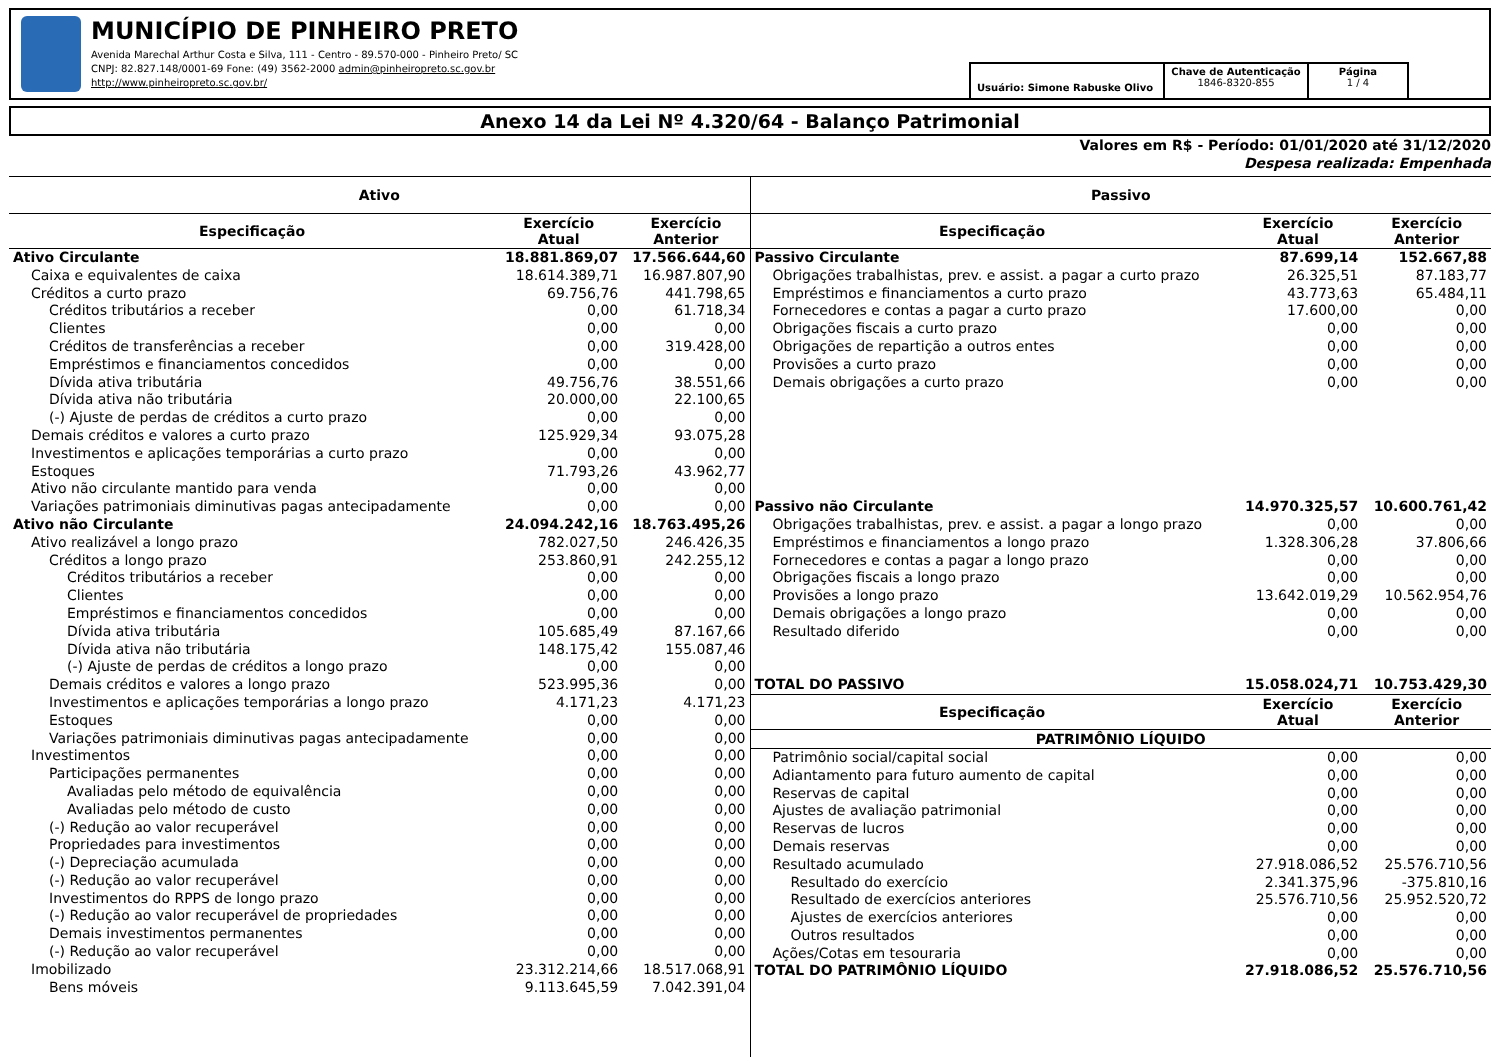MUNICÍPIO DE PINHEIRO PRETO
Avenida Marechal Arthur Costa e Silva, 111 - Centro - 89.570-000 - Pinheiro Preto/ SC
CNPJ: 82.827.148/0001-69 Fone: (49) 3562-2000 admin@pinheiropreto.sc.gov.br
http://www.pinheiropreto.sc.gov.br/
Usuário: Simone Rabuske Olivo
Chave de Autenticação
1846-8320-855
Página
1 / 4
Anexo 14 da Lei Nº 4.320/64 - Balanço Patrimonial
Valores em R$ - Período: 01/01/2020 até 31/12/2020
Despesa realizada: Empenhada
Ativo
| Especificação | Exercício Atual | Exercício Anterior |
| --- | --- | --- |
| Ativo Circulante | 18.881.869,07 | 17.566.644,60 |
| Caixa e equivalentes de caixa | 18.614.389,71 | 16.987.807,90 |
| Créditos a curto prazo | 69.756,76 | 441.798,65 |
| Créditos tributários a receber | 0,00 | 61.718,34 |
| Clientes | 0,00 | 0,00 |
| Créditos de transferências a receber | 0,00 | 319.428,00 |
| Empréstimos e financiamentos concedidos | 0,00 | 0,00 |
| Dívida ativa tributária | 49.756,76 | 38.551,66 |
| Dívida ativa não tributária | 20.000,00 | 22.100,65 |
| (-) Ajuste de perdas de créditos a curto prazo | 0,00 | 0,00 |
| Demais créditos e valores a curto prazo | 125.929,34 | 93.075,28 |
| Investimentos e aplicações temporárias a curto prazo | 0,00 | 0,00 |
| Estoques | 71.793,26 | 43.962,77 |
| Ativo não circulante mantido para venda | 0,00 | 0,00 |
| Variações patrimoniais diminutivas pagas antecipadamente | 0,00 | 0,00 |
| Ativo não Circulante | 24.094.242,16 | 18.763.495,26 |
| Ativo realizável a longo prazo | 782.027,50 | 246.426,35 |
| Créditos a longo prazo | 253.860,91 | 242.255,12 |
| Créditos tributários a receber | 0,00 | 0,00 |
| Clientes | 0,00 | 0,00 |
| Empréstimos e financiamentos concedidos | 0,00 | 0,00 |
| Dívida ativa tributária | 105.685,49 | 87.167,66 |
| Dívida ativa não tributária | 148.175,42 | 155.087,46 |
| (-) Ajuste de perdas de créditos a longo prazo | 0,00 | 0,00 |
| Demais créditos e valores a longo prazo | 523.995,36 | 0,00 |
| Investimentos e aplicações temporárias a longo prazo | 4.171,23 | 4.171,23 |
| Estoques | 0,00 | 0,00 |
| Variações patrimoniais diminutivas pagas antecipadamente | 0,00 | 0,00 |
| Investimentos | 0,00 | 0,00 |
| Participações permanentes | 0,00 | 0,00 |
| Avaliadas pelo método de equivalência | 0,00 | 0,00 |
| Avaliadas pelo método de custo | 0,00 | 0,00 |
| (-) Redução ao valor recuperável | 0,00 | 0,00 |
| Propriedades para investimentos | 0,00 | 0,00 |
| (-) Depreciação acumulada | 0,00 | 0,00 |
| (-) Redução ao valor recuperável | 0,00 | 0,00 |
| Investimentos do RPPS de longo prazo | 0,00 | 0,00 |
| (-) Redução ao valor recuperável de propriedades | 0,00 | 0,00 |
| Demais investimentos permanentes | 0,00 | 0,00 |
| (-) Redução ao valor recuperável | 0,00 | 0,00 |
| Imobilizado | 23.312.214,66 | 18.517.068,91 |
| Bens móveis | 9.113.645,59 | 7.042.391,04 |
Passivo
| Especificação | Exercício Atual | Exercício Anterior |
| --- | --- | --- |
| Passivo Circulante | 87.699,14 | 152.667,88 |
| Obrigações trabalhistas, prev. e assist. a pagar a curto prazo | 26.325,51 | 87.183,77 |
| Empréstimos e financiamentos a curto prazo | 43.773,63 | 65.484,11 |
| Fornecedores e contas a pagar a curto prazo | 17.600,00 | 0,00 |
| Obrigações fiscais a curto prazo | 0,00 | 0,00 |
| Obrigações de repartição a outros entes | 0,00 | 0,00 |
| Provisões a curto prazo | 0,00 | 0,00 |
| Demais obrigações a curto prazo | 0,00 | 0,00 |
| Passivo não Circulante | 14.970.325,57 | 10.600.761,42 |
| Obrigações trabalhistas, prev. e assist. a pagar a longo prazo | 0,00 | 0,00 |
| Empréstimos e financiamentos a longo prazo | 1.328.306,28 | 37.806,66 |
| Fornecedores e contas a pagar a longo prazo | 0,00 | 0,00 |
| Obrigações fiscais a longo prazo | 0,00 | 0,00 |
| Provisões a longo prazo | 13.642.019,29 | 10.562.954,76 |
| Demais obrigações a longo prazo | 0,00 | 0,00 |
| Resultado diferido | 0,00 | 0,00 |
| TOTAL DO PASSIVO | 15.058.024,71 | 10.753.429,30 |
| Especificação | Exercício Atual | Exercício Anterior |
| PATRIMÔNIO LÍQUIDO | | |
| Patrimônio social/capital social | 0,00 | 0,00 |
| Adiantamento para futuro aumento de capital | 0,00 | 0,00 |
| Reservas de capital | 0,00 | 0,00 |
| Ajustes de avaliação patrimonial | 0,00 | 0,00 |
| Reservas de lucros | 0,00 | 0,00 |
| Demais reservas | 0,00 | 0,00 |
| Resultado acumulado | 27.918.086,52 | 25.576.710,56 |
| Resultado do exercício | 2.341.375,96 | -375.810,16 |
| Resultado de exercícios anteriores | 25.576.710,56 | 25.952.520,72 |
| Ajustes de exercícios anteriores | 0,00 | 0,00 |
| Outros resultados | 0,00 | 0,00 |
| Ações/Cotas em tesouraria | 0,00 | 0,00 |
| TOTAL DO PATRIMÔNIO LÍQUIDO | 27.918.086,52 | 25.576.710,56 |